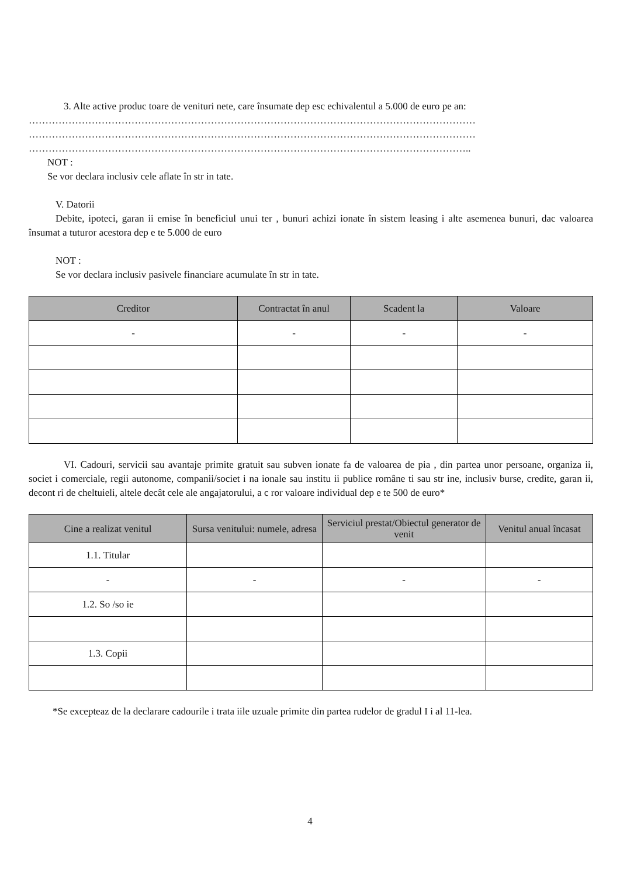3. Alte active produc toare de venituri nete, care însumate dep esc echivalentul a 5.000 de euro pe an:
………………………………………………………………………………………………………………………
………………………………………………………………………………………………………………………
……………………………………………………………………………………………………………………..
NOT :
Se vor declara inclusiv cele aflate în str in tate.
V. Datorii
Debite, ipoteci, garan ii emise în beneficiul unui ter , bunuri achizi ionate în sistem leasing i alte asemenea bunuri, dac valoarea însumat a tuturor acestora dep e te 5.000 de euro
NOT :
Se vor declara inclusiv pasivele financiare acumulate în str in tate.
| Creditor | Contractat în anul | Scadent la | Valoare |
| --- | --- | --- | --- |
| - | - | - | - |
VI. Cadouri, servicii sau avantaje primite gratuit sau subven ionate fa de valoarea de pia , din partea unor persoane, organiza ii, societ i comerciale, regii autonome, companii/societ i na ionale sau institu ii publice române ti sau str ine, inclusiv burse, credite, garan ii, decont ri de cheltuieli, altele decât cele ale angajatorului, a c ror valoare individual dep e te 500 de euro*
| Cine a realizat venitul | Sursa venitului: numele, adresa | Serviciul prestat/Obiectul generator de venit | Venitul anual încasat |
| --- | --- | --- | --- |
| 1.1. Titular | | | |
| - | - | - | - |
| 1.2. So /so ie | | | |
| 1.3. Copii | | | |
*Se excepteaz de la declarare cadourile i trata iile uzuale primite din partea rudelor de gradul I i al 11-lea.
4